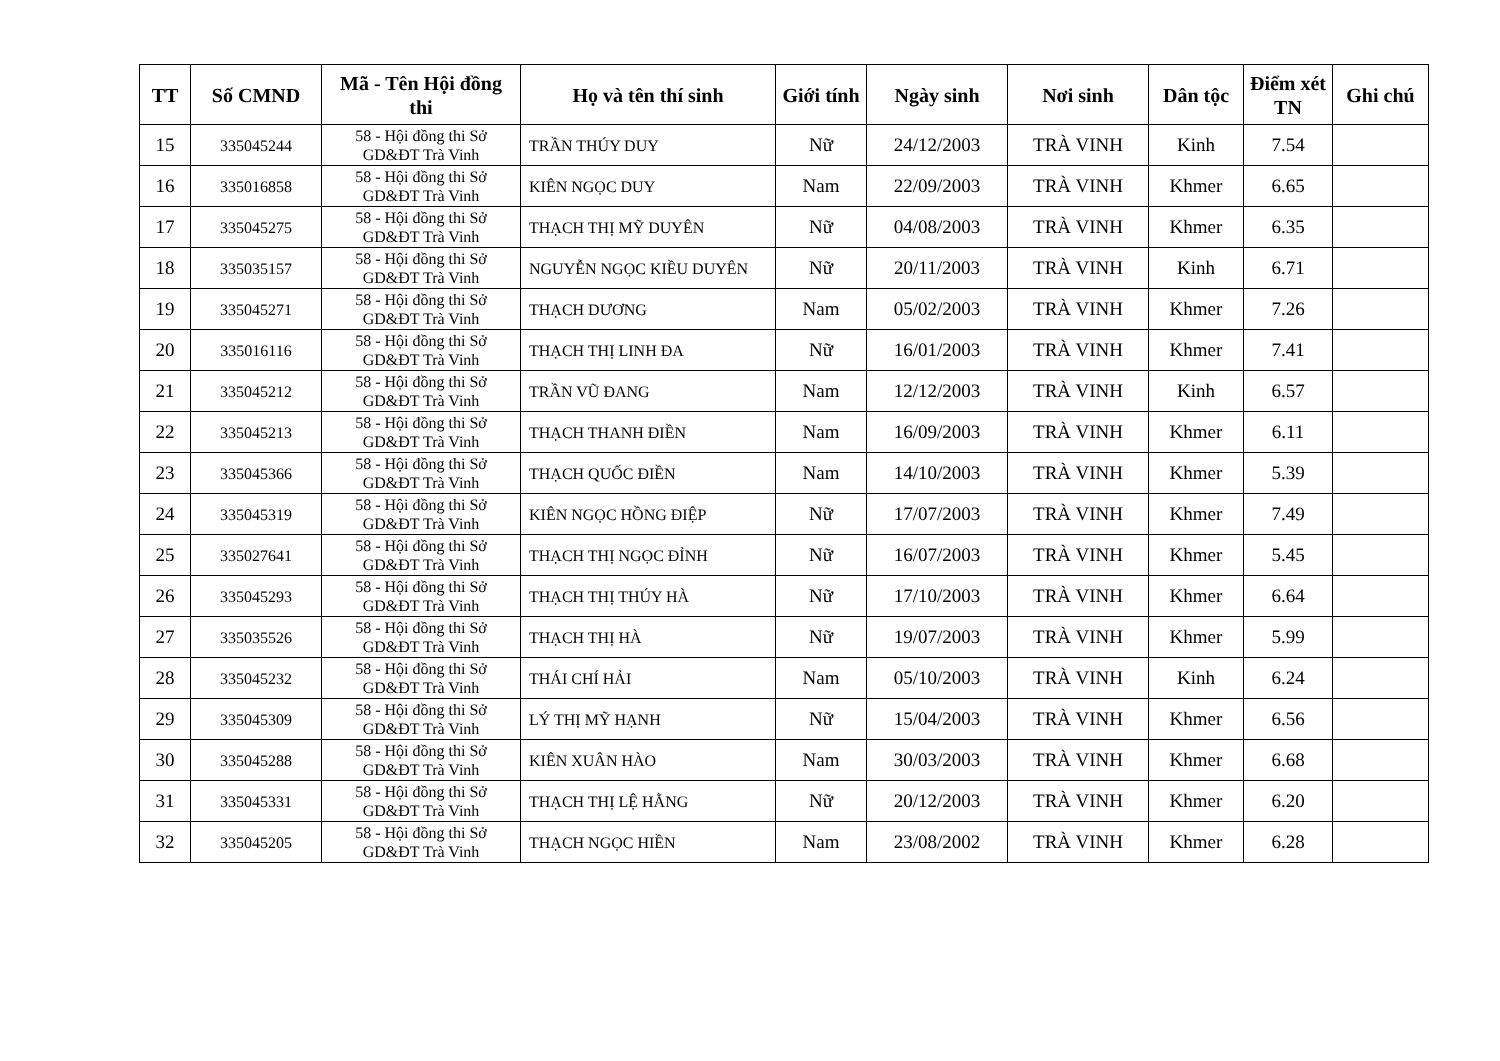| TT | Số CMND | Mã - Tên Hội đồng thi | Họ và tên thí sinh | Giới tính | Ngày sinh | Nơi sinh | Dân tộc | Điểm xét TN | Ghi chú |
| --- | --- | --- | --- | --- | --- | --- | --- | --- | --- |
| 15 | 335045244 | 58 - Hội đồng thi Sở GD&ĐT Trà Vinh | TRẦN THÚY DUY | Nữ | 24/12/2003 | TRÀ VINH | Kinh | 7.54 | |
| 16 | 335016858 | 58 - Hội đồng thi Sở GD&ĐT Trà Vinh | KIÊN NGỌC DUY | Nam | 22/09/2003 | TRÀ VINH | Khmer | 6.65 | |
| 17 | 335045275 | 58 - Hội đồng thi Sở GD&ĐT Trà Vinh | THẠCH THỊ MỸ DUYÊN | Nữ | 04/08/2003 | TRÀ VINH | Khmer | 6.35 | |
| 18 | 335035157 | 58 - Hội đồng thi Sở GD&ĐT Trà Vinh | NGUYỄN NGỌC KIỀU DUYÊN | Nữ | 20/11/2003 | TRÀ VINH | Kinh | 6.71 | |
| 19 | 335045271 | 58 - Hội đồng thi Sở GD&ĐT Trà Vinh | THẠCH DƯƠNG | Nam | 05/02/2003 | TRÀ VINH | Khmer | 7.26 | |
| 20 | 335016116 | 58 - Hội đồng thi Sở GD&ĐT Trà Vinh | THẠCH THỊ LINH ĐA | Nữ | 16/01/2003 | TRÀ VINH | Khmer | 7.41 | |
| 21 | 335045212 | 58 - Hội đồng thi Sở GD&ĐT Trà Vinh | TRẦN VŨ ĐANG | Nam | 12/12/2003 | TRÀ VINH | Kinh | 6.57 | |
| 22 | 335045213 | 58 - Hội đồng thi Sở GD&ĐT Trà Vinh | THẠCH THANH ĐIỀN | Nam | 16/09/2003 | TRÀ VINH | Khmer | 6.11 | |
| 23 | 335045366 | 58 - Hội đồng thi Sở GD&ĐT Trà Vinh | THẠCH QUỐC ĐIỀN | Nam | 14/10/2003 | TRÀ VINH | Khmer | 5.39 | |
| 24 | 335045319 | 58 - Hội đồng thi Sở GD&ĐT Trà Vinh | KIÊN NGỌC HỒNG ĐIỆP | Nữ | 17/07/2003 | TRÀ VINH | Khmer | 7.49 | |
| 25 | 335027641 | 58 - Hội đồng thi Sở GD&ĐT Trà Vinh | THẠCH THỊ NGỌC ĐỈNH | Nữ | 16/07/2003 | TRÀ VINH | Khmer | 5.45 | |
| 26 | 335045293 | 58 - Hội đồng thi Sở GD&ĐT Trà Vinh | THẠCH THỊ THÚY HÀ | Nữ | 17/10/2003 | TRÀ VINH | Khmer | 6.64 | |
| 27 | 335035526 | 58 - Hội đồng thi Sở GD&ĐT Trà Vinh | THẠCH THỊ HÀ | Nữ | 19/07/2003 | TRÀ VINH | Khmer | 5.99 | |
| 28 | 335045232 | 58 - Hội đồng thi Sở GD&ĐT Trà Vinh | THÁI CHÍ HẢI | Nam | 05/10/2003 | TRÀ VINH | Kinh | 6.24 | |
| 29 | 335045309 | 58 - Hội đồng thi Sở GD&ĐT Trà Vinh | LÝ THỊ MỸ HẠNH | Nữ | 15/04/2003 | TRÀ VINH | Khmer | 6.56 | |
| 30 | 335045288 | 58 - Hội đồng thi Sở GD&ĐT Trà Vinh | KIÊN XUÂN HÀO | Nam | 30/03/2003 | TRÀ VINH | Khmer | 6.68 | |
| 31 | 335045331 | 58 - Hội đồng thi Sở GD&ĐT Trà Vinh | THẠCH THỊ LỆ HẰNG | Nữ | 20/12/2003 | TRÀ VINH | Khmer | 6.20 | |
| 32 | 335045205 | 58 - Hội đồng thi Sở GD&ĐT Trà Vinh | THẠCH NGỌC HIỀN | Nam | 23/08/2002 | TRÀ VINH | Khmer | 6.28 | |